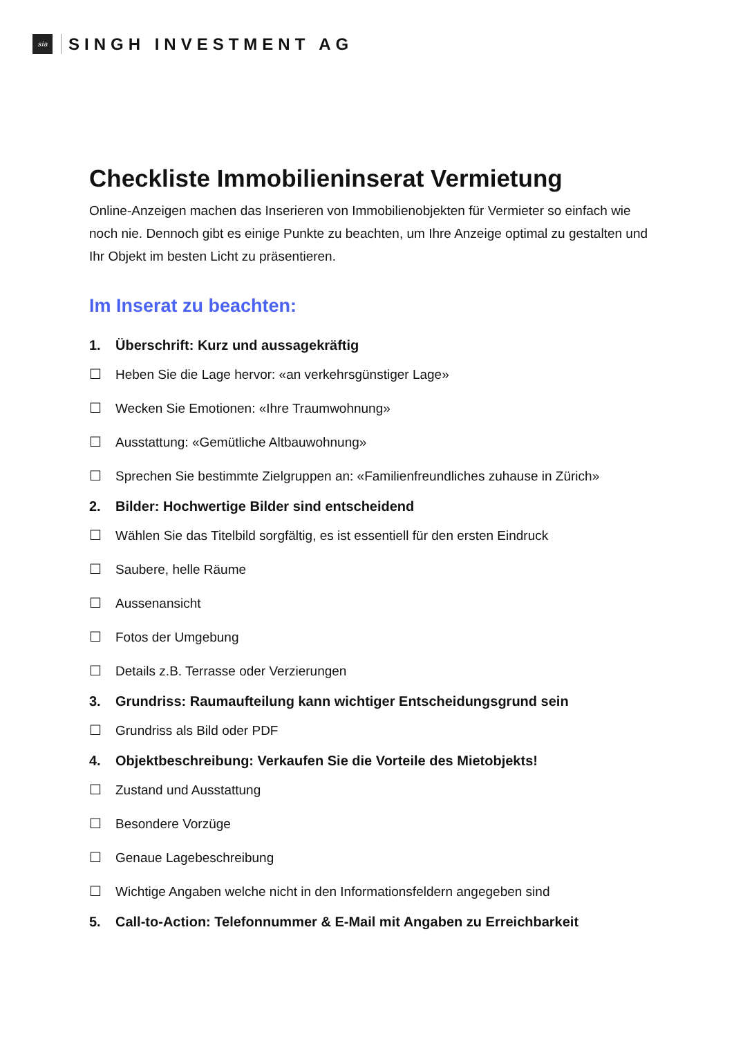sia
SINGH INVESTMENT AG
Checkliste Immobilieninserat Vermietung
Online-Anzeigen machen das Inserieren von Immobilienobjekten für Vermieter so einfach wie noch nie. Dennoch gibt es einige Punkte zu beachten, um Ihre Anzeige optimal zu gestalten und Ihr Objekt im besten Licht zu präsentieren.
Im Inserat zu beachten:
1. Überschrift: Kurz und aussagekräftig
☐ Heben Sie die Lage hervor: «an verkehrsgünstiger Lage»
☐ Wecken Sie Emotionen: «Ihre Traumwohnung»
☐ Ausstattung: «Gemütliche Altbauwohnung»
☐ Sprechen Sie bestimmte Zielgruppen an: «Familienfreundliches zuhause in Zürich»
2. Bilder: Hochwertige Bilder sind entscheidend
☐ Wählen Sie das Titelbild sorgfältig, es ist essentiell für den ersten Eindruck
☐ Saubere, helle Räume
☐ Aussenansicht
☐ Fotos der Umgebung
☐ Details z.B. Terrasse oder Verzierungen
3. Grundriss: Raumaufteilung kann wichtiger Entscheidungsgrund sein
☐ Grundriss als Bild oder PDF
4. Objektbeschreibung: Verkaufen Sie die Vorteile des Mietobjekts!
☐ Zustand und Ausstattung
☐ Besondere Vorzüge
☐ Genaue Lagebeschreibung
☐ Wichtige Angaben welche nicht in den Informationsfeldern angegeben sind
5. Call-to-Action: Telefonnummer & E-Mail mit Angaben zu Erreichbarkeit